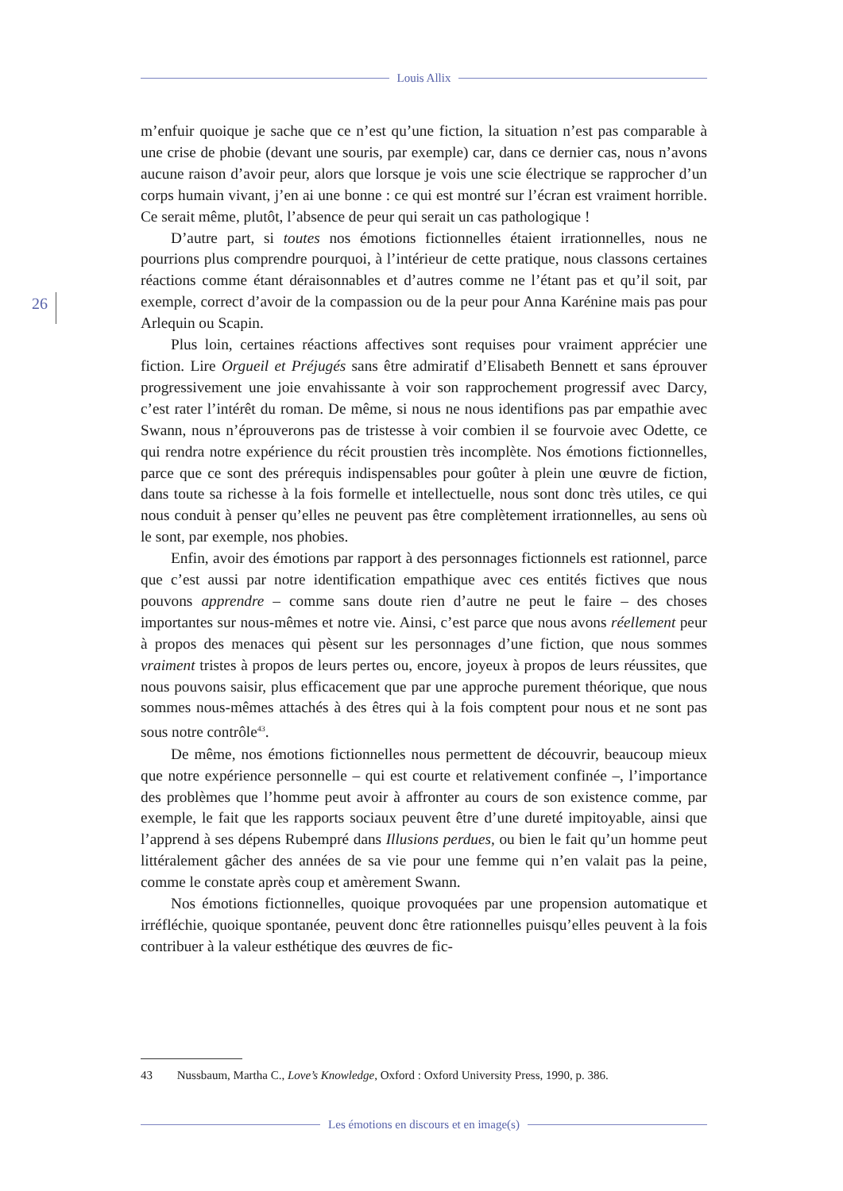Louis Allix
26
m’enfuir quoique je sache que ce n’est qu’une fiction, la situation n’est pas comparable à une crise de phobie (devant une souris, par exemple) car, dans ce dernier cas, nous n’avons aucune raison d’avoir peur, alors que lorsque je vois une scie électrique se rapprocher d’un corps humain vivant, j’en ai une bonne : ce qui est montré sur l’écran est vraiment horrible. Ce serait même, plutôt, l’absence de peur qui serait un cas pathologique !
D’autre part, si toutes nos émotions fictionnelles étaient irrationnelles, nous ne pourrions plus comprendre pourquoi, à l’intérieur de cette pratique, nous classons certaines réactions comme étant déraisonnables et d’autres comme ne l’étant pas et qu’il soit, par exemple, correct d’avoir de la compassion ou de la peur pour Anna Karénine mais pas pour Arlequin ou Scapin.
Plus loin, certaines réactions affectives sont requises pour vraiment apprécier une fiction. Lire Orgueil et Préjugés sans être admiratif d’Elisabeth Bennett et sans éprouver progressivement une joie envahissante à voir son rapprochement progressif avec Darcy, c’est rater l’intérêt du roman. De même, si nous ne nous identifions pas par empathie avec Swann, nous n’éprouverons pas de tristesse à voir combien il se fourvoie avec Odette, ce qui rendra notre expérience du récit proustien très incomplète. Nos émotions fictionnelles, parce que ce sont des prérequis indispensables pour goûter à plein une œuvre de fiction, dans toute sa richesse à la fois formelle et intellectuelle, nous sont donc très utiles, ce qui nous conduit à penser qu’elles ne peuvent pas être complètement irrationnelles, au sens où le sont, par exemple, nos phobies.
Enfin, avoir des émotions par rapport à des personnages fictionnels est rationnel, parce que c’est aussi par notre identification empathique avec ces entités fictives que nous pouvons apprendre – comme sans doute rien d’autre ne peut le faire – des choses importantes sur nous-mêmes et notre vie. Ainsi, c’est parce que nous avons réellement peur à propos des menaces qui pèsent sur les personnages d’une fiction, que nous sommes vraiment tristes à propos de leurs pertes ou, encore, joyeux à propos de leurs réussites, que nous pouvons saisir, plus efficacement que par une approche purement théorique, que nous sommes nous-mêmes attachés à des êtres qui à la fois comptent pour nous et ne sont pas sous notre contrôle<sup>43</sup>.
De même, nos émotions fictionnelles nous permettent de découvrir, beaucoup mieux que notre expérience personnelle – qui est courte et relativement confinée –, l’importance des problèmes que l’homme peut avoir à affronter au cours de son existence comme, par exemple, le fait que les rapports sociaux peuvent être d’une dureté impitoyable, ainsi que l’apprend à ses dépens Rubempré dans Illusions perdues, ou bien le fait qu’un homme peut littéralement gâcher des années de sa vie pour une femme qui n’en valait pas la peine, comme le constate après coup et amèrement Swann.
Nos émotions fictionnelles, quoique provoquées par une propension automatique et irréfléchie, quoique spontanée, peuvent donc être rationnelles puisqu’elles peuvent à la fois contribuer à la valeur esthétique des œuvres de fic-
43 Nussbaum, Martha C., Love’s Knowledge, Oxford : Oxford University Press, 1990, p. 386.
Les émotions en discours et en image(s)